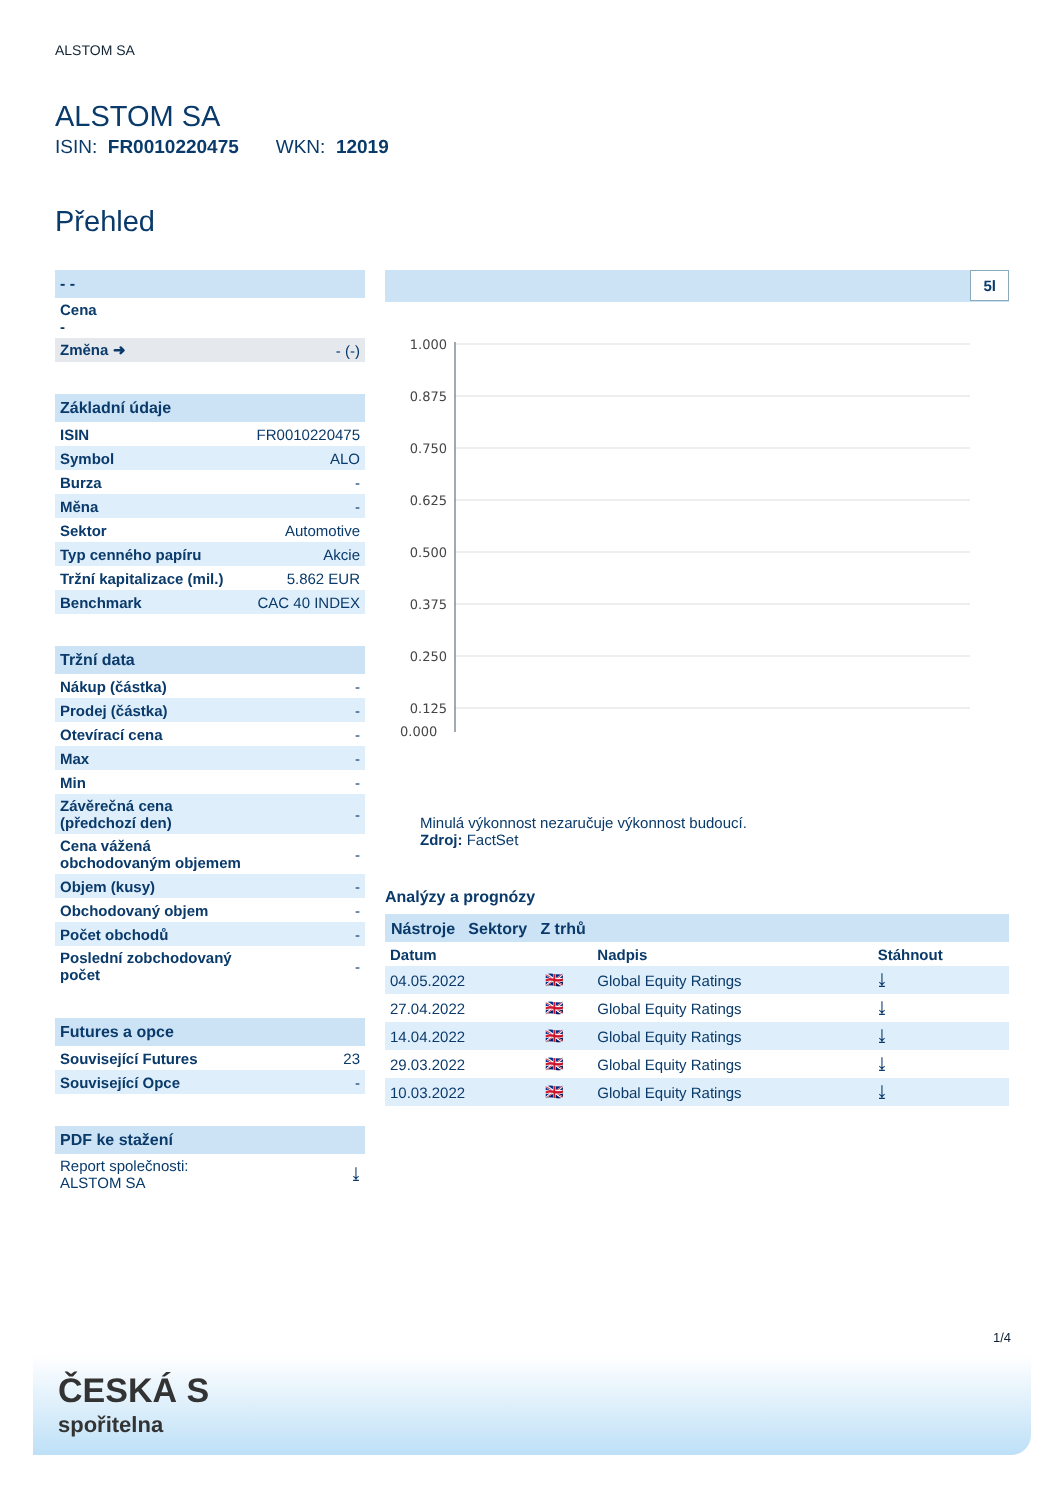ALSTOM SA
ALSTOM SA
ISIN: FR0010220475 WKN: 12019
Přehled
| - - | |
| Cena - | |
| Změna ➜ | - (-) |
| Základní údaje | |
| ISIN | FR0010220475 |
| Symbol | ALO |
| Burza | - |
| Měna | - |
| Sektor | Automotive |
| Typ cenného papíru | Akcie |
| Tržní kapitalizace (mil.) | 5.862 EUR |
| Benchmark | CAC 40 INDEX |
| Tržní data | |
| Nákup (částka) | - |
| Prodej (částka) | - |
| Otevírací cena | - |
| Max | - |
| Min | - |
| Závěrečná cena (předchozí den) | - |
| Cena vážená obchodovaným objemem | - |
| Objem (kusy) | - |
| Obchodovaný objem | - |
| Počet obchodů | - |
| Poslední zobchodovaný počet | - |
| Futures a opce | |
| Související Futures | 23 |
| Související Opce | - |
| PDF ke stažení | |
| Report společnosti: ALSTOM SA | ⤓ |
5l
1.000
0.875
0.750
0.625
0.500
0.375
0.250
0.125
0.000
Minulá výkonnost nezaručuje výkonnost budoucí.
Zdroj: FactSet
Analýzy a prognózy
Nástroje Sektory Z trhů
| Datum | | Nadpis | Stáhnout |
| --- | --- | --- | --- |
| 04.05.2022 | 🇬🇧 | Global Equity Ratings | ⤓ |
| 27.04.2022 | 🇬🇧 | Global Equity Ratings | ⤓ |
| 14.04.2022 | 🇬🇧 | Global Equity Ratings | ⤓ |
| 29.03.2022 | 🇬🇧 | Global Equity Ratings | ⤓ |
| 10.03.2022 | 🇬🇧 | Global Equity Ratings | ⤓ |
1/4
ČESKÁ S
spořitelna